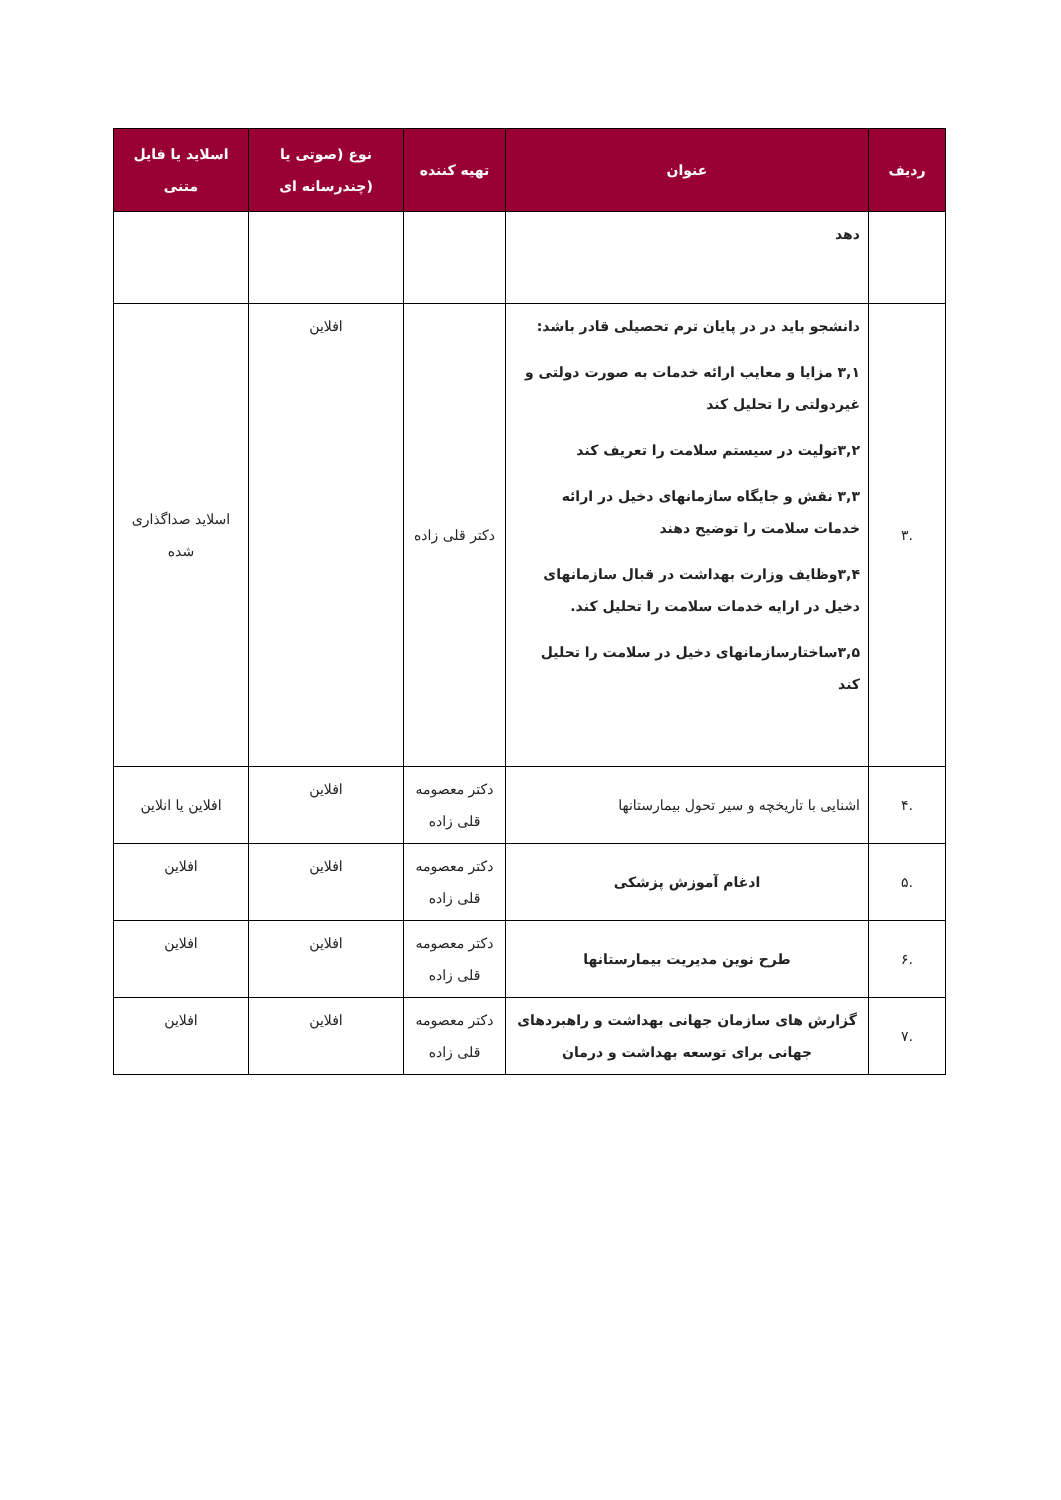| ردیف | عنوان | تهیه کننده | نوع (صوتی یا (چندرسانه ای | اسلاید یا فایل متنی |
| --- | --- | --- | --- | --- |
| | دهد | | | |
| .۳ | دانشجو باید در در پایان ترم تحصیلی قادر باشد: ۳,۱ مزایا و معایب ارائه خدمات به صورت دولتی و غیردولتی را تحلیل کند ۳,۲تولیت در سیستم سلامت را تعریف کند ۳,۳ نقش و جایگاه سازمانهای دخیل در ارائه خدمات سلامت را توضیح دهند ۳,۴وظایف وزارت بهداشت در قبال سازمانهای دخیل در ارایه خدمات سلامت را تحلیل کند. ۳,۵ساختارسازمانهای دخیل در سلامت را تحلیل کند | دکتر قلی زاده | افلاین | اسلاید صداگذاری شده |
| .۴ | اشنایی با تاریخچه و سیر تحول بیمارستانها | دکتر معصومه قلی زاده | افلاین | افلاین یا انلاین |
| .۵ | ادغام آموزش پزشکی | دکتر معصومه قلی زاده | افلاین | افلاین |
| .۶ | طرح نوین مدیریت بیمارستانها | دکتر معصومه قلی زاده | افلاین | افلاین |
| .۷ | گزارش های سازمان جهانی بهداشت و راهبردهای جهانی برای توسعه بهداشت و درمان | دکتر معصومه قلی زاده | افلاین | افلاین |